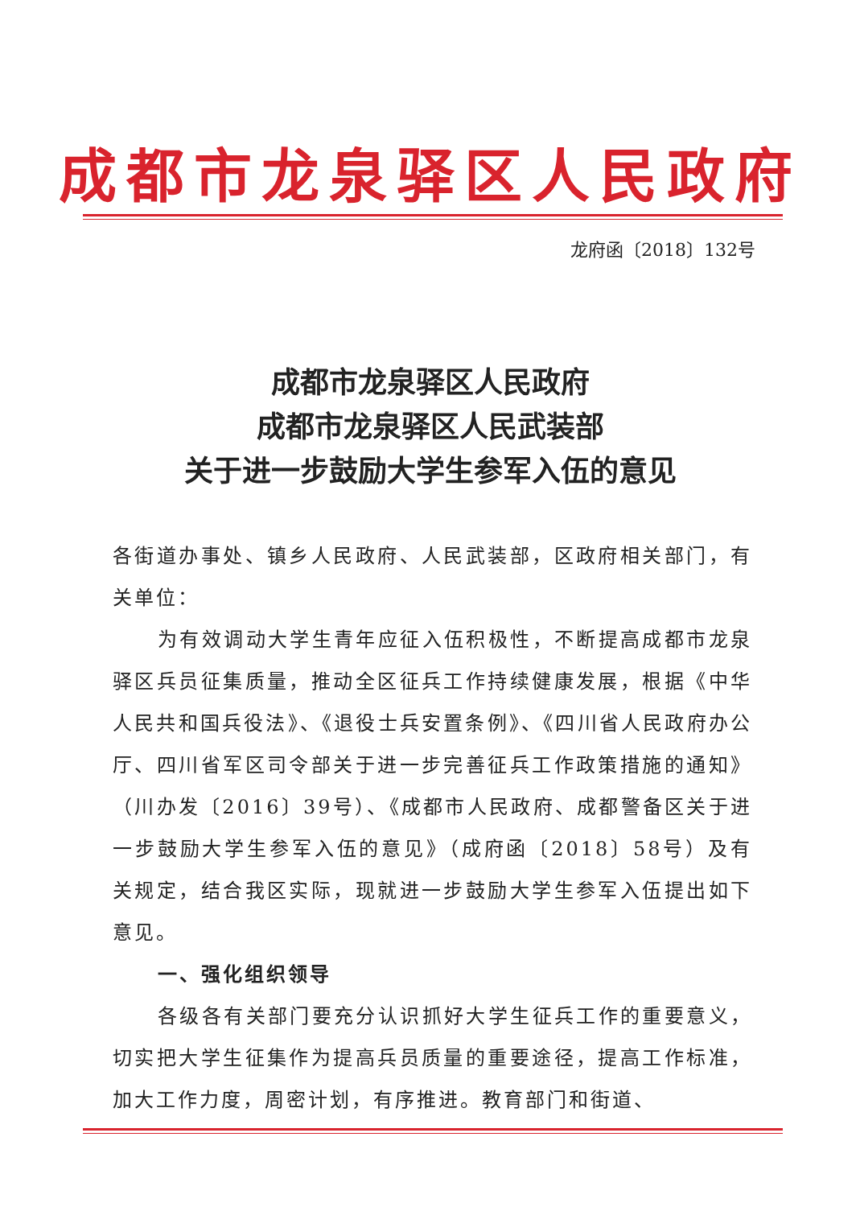成都市龙泉驿区人民政府
龙府函〔2018〕132号
成都市龙泉驿区人民政府
成都市龙泉驿区人民武装部
关于进一步鼓励大学生参军入伍的意见
各街道办事处、镇乡人民政府、人民武装部，区政府相关部门，有关单位：
为有效调动大学生青年应征入伍积极性，不断提高成都市龙泉驿区兵员征集质量，推动全区征兵工作持续健康发展，根据《中华人民共和国兵役法》、《退役士兵安置条例》、《四川省人民政府办公厅、四川省军区司令部关于进一步完善征兵工作政策措施的通知》（川办发〔2016〕39号）、《成都市人民政府、成都警备区关于进一步鼓励大学生参军入伍的意见》（成府函〔2018〕58号）及有关规定，结合我区实际，现就进一步鼓励大学生参军入伍提出如下意见。
一、强化组织领导
各级各有关部门要充分认识抓好大学生征兵工作的重要意义，切实把大学生征集作为提高兵员质量的重要途径，提高工作标准，加大工作力度，周密计划，有序推进。教育部门和街道、